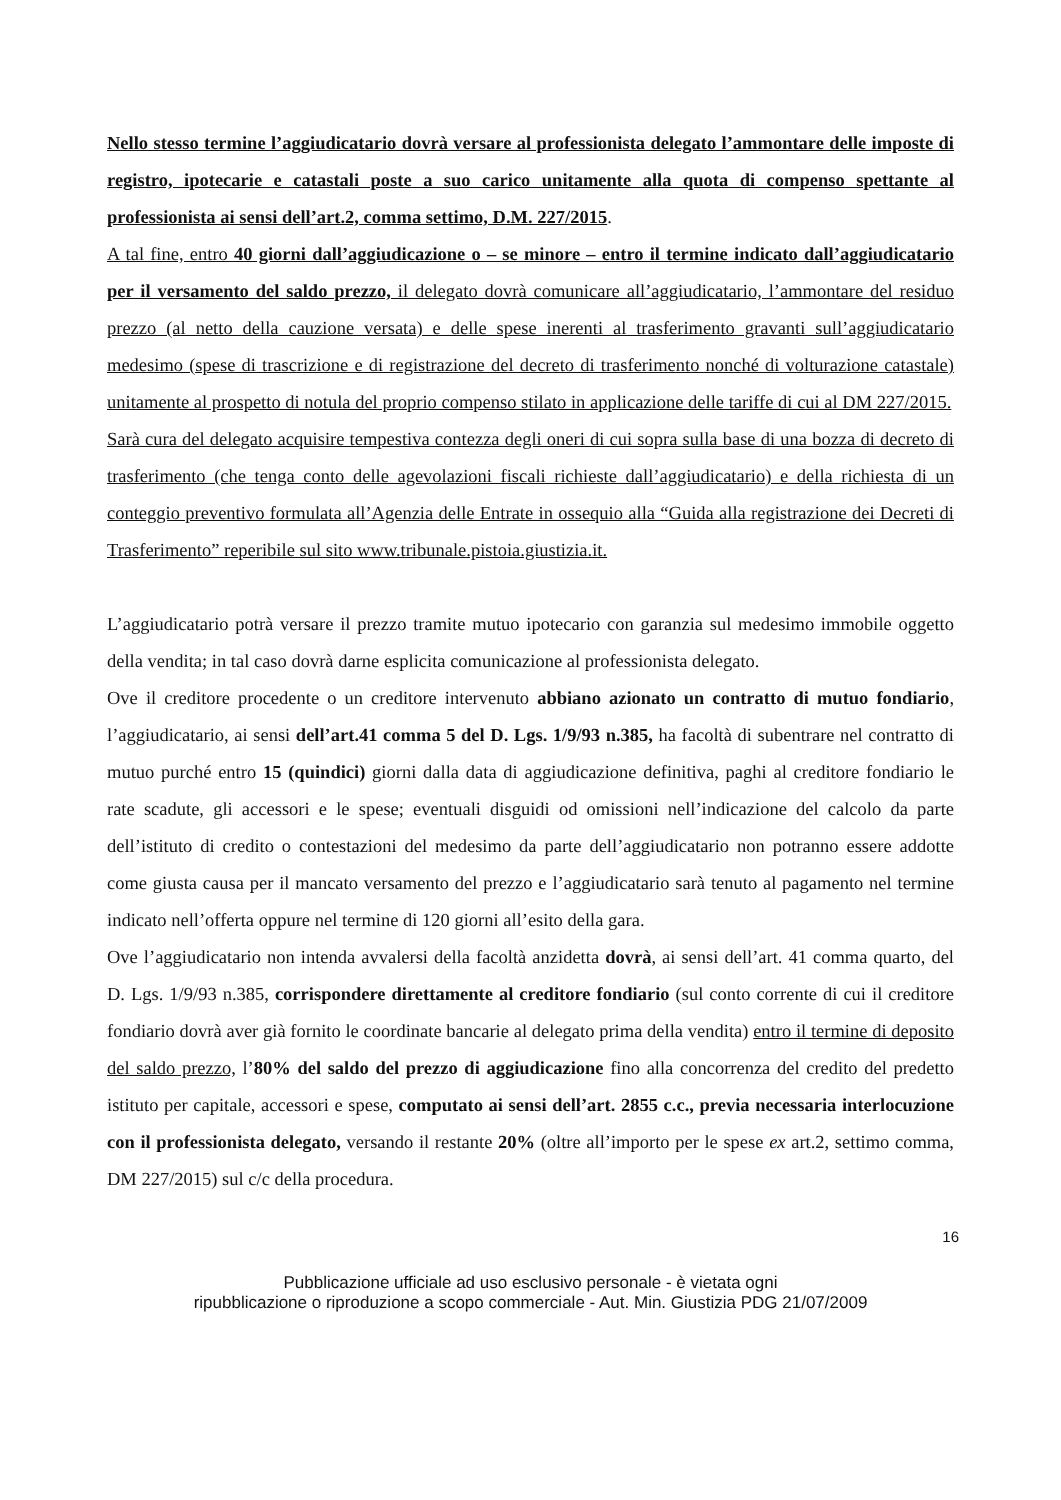Nello stesso termine l’aggiudicatario dovrà versare al professionista delegato l’ammontare delle imposte di registro, ipotecarie e catastali poste a suo carico unitamente alla quota di compenso spettante al professionista ai sensi dell’art.2, comma settimo, D.M. 227/2015.
A tal fine, entro 40 giorni dall’aggiudicazione o – se minore – entro il termine indicato dall’aggiudicatario per il versamento del saldo prezzo, il delegato dovrà comunicare all’aggiudicatario, l’ammontare del residuo prezzo (al netto della cauzione versata) e delle spese inerenti al trasferimento gravanti sull’aggiudicatario medesimo (spese di trascrizione e di registrazione del decreto di trasferimento nonché di volturazione catastale) unitamente al prospetto di notula del proprio compenso stilato in applicazione delle tariffe di cui al DM 227/2015.
Sarà cura del delegato acquisire tempestiva contezza degli oneri di cui sopra sulla base di una bozza di decreto di trasferimento (che tenga conto delle agevolazioni fiscali richieste dall’aggiudicatario) e della richiesta di un conteggio preventivo formulata all’Agenzia delle Entrate in ossequio alla “Guida alla registrazione dei Decreti di Trasferimento” reperibile sul sito www.tribunale.pistoia.giustizia.it.
L’aggiudicatario potrà versare il prezzo tramite mutuo ipotecario con garanzia sul medesimo immobile oggetto della vendita; in tal caso dovrà darne esplicita comunicazione al professionista delegato.
Ove il creditore procedente o un creditore intervenuto abbiano azionato un contratto di mutuo fondiario, l’aggiudicatario, ai sensi dell’art.41 comma 5 del D. Lgs. 1/9/93 n.385, ha facoltà di subentrare nel contratto di mutuo purché entro 15 (quindici) giorni dalla data di aggiudicazione definitiva, paghi al creditore fondiario le rate scadute, gli accessori e le spese; eventuali disguidi od omissioni nell’indicazione del calcolo da parte dell’istituto di credito o contestazioni del medesimo da parte dell’aggiudicatario non potranno essere addotte come giusta causa per il mancato versamento del prezzo e l’aggiudicatario sarà tenuto al pagamento nel termine indicato nell’offerta oppure nel termine di 120 giorni all’esito della gara.
Ove l’aggiudicatario non intenda avvalersi della facoltà anzidetta dovrà, ai sensi dell’art. 41 comma quarto, del D. Lgs. 1/9/93 n.385, corrispondere direttamente al creditore fondiario (sul conto corrente di cui il creditore fondiario dovrà aver già fornito le coordinate bancarie al delegato prima della vendita) entro il termine di deposito del saldo prezzo, l’80% del saldo del prezzo di aggiudicazione fino alla concorrenza del credito del predetto istituto per capitale, accessori e spese, computato ai sensi dell’art. 2855 c.c., previa necessaria interlocuzione con il professionista delegato, versando il restante 20% (oltre all’importo per le spese ex art.2, settimo comma, DM 227/2015) sul c/c della procedura.
16
Pubblicazione ufficiale ad uso esclusivo personale - è vietata ogni
ripubblicazione o riproduzione a scopo commerciale - Aut. Min. Giustizia PDG 21/07/2009